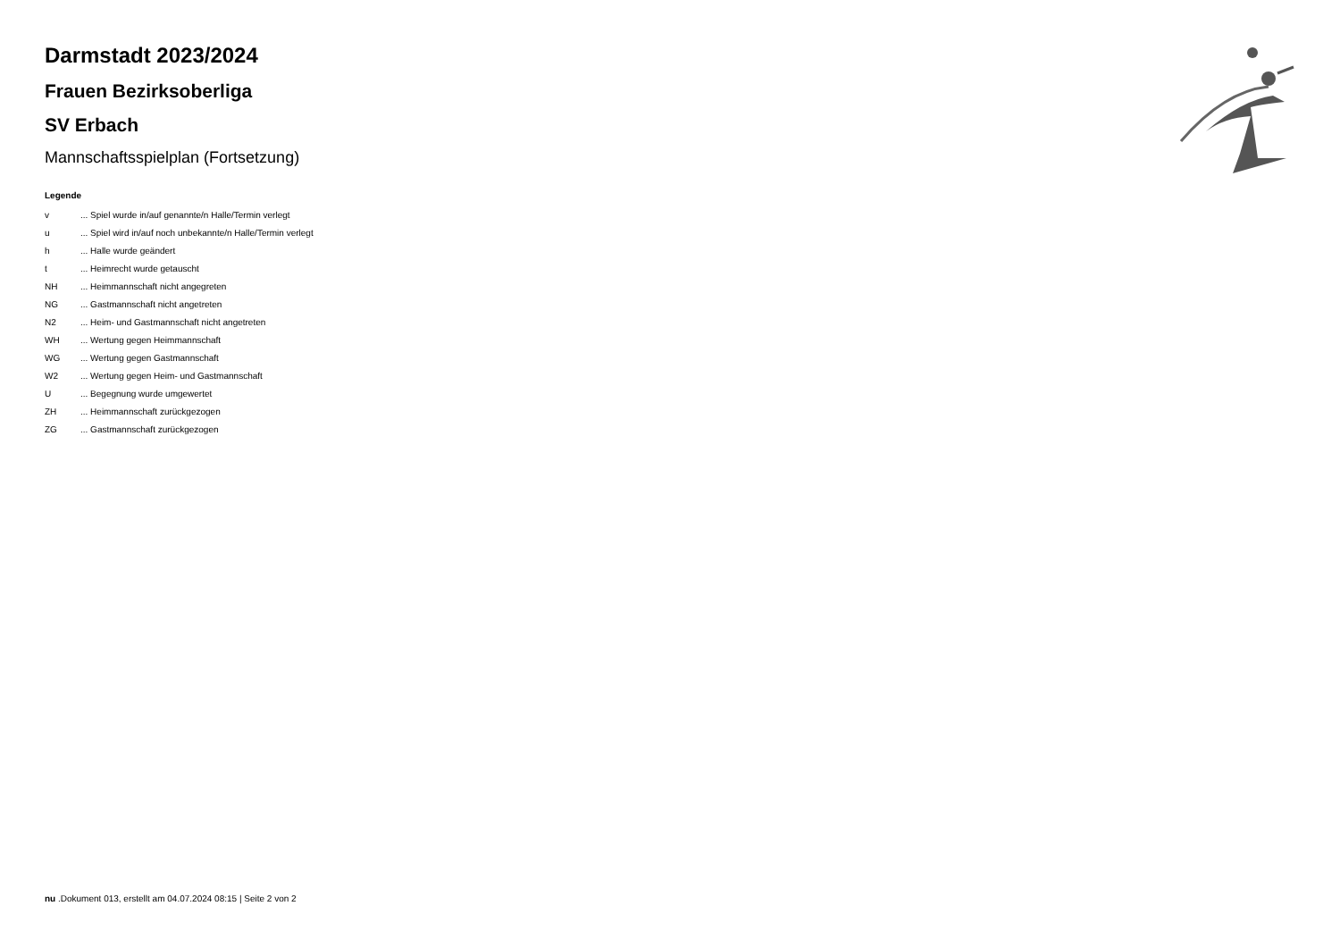Darmstadt 2023/2024
Frauen Bezirksoberliga
SV Erbach
Mannschaftsspielplan (Fortsetzung)
Legende
| v | ... Spiel wurde in/auf genannte/n Halle/Termin verlegt |
| u | ... Spiel wird in/auf noch unbekannte/n Halle/Termin verlegt |
| h | ... Halle wurde geändert |
| t | ... Heimrecht wurde getauscht |
| NH | ... Heimmannschaft nicht angegreten |
| NG | ... Gastmannschaft nicht angetreten |
| N2 | ... Heim- und Gastmannschaft nicht angetreten |
| WH | ... Wertung gegen Heimmannschaft |
| WG | ... Wertung gegen Gastmannschaft |
| W2 | ... Wertung gegen Heim- und Gastmannschaft |
| U | ... Begegnung wurde umgewertet |
| ZH | ... Heimmannschaft zurückgezogen |
| ZG | ... Gastmannschaft zurückgezogen |
nu .Dokument 013, erstellt am 04.07.2024 08:15 | Seite 2 von 2